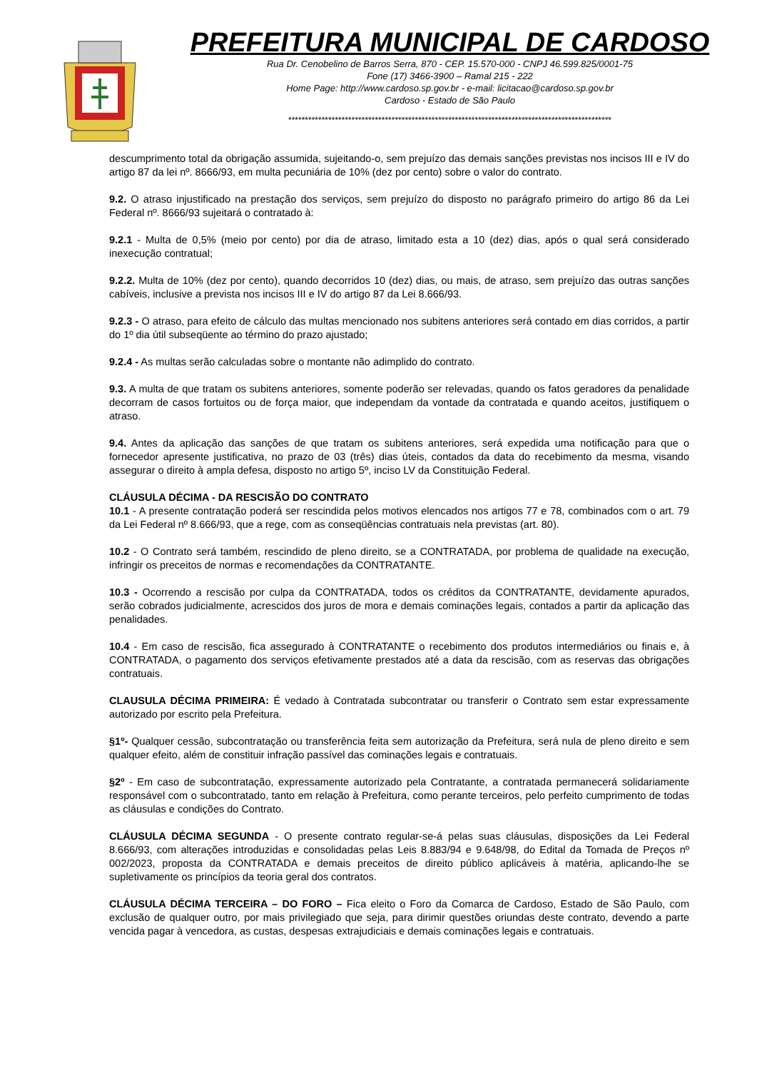PREFEITURA MUNICIPAL DE CARDOSO
Rua Dr. Cenobelino de Barros Serra, 870 - CEP. 15.570-000 - CNPJ 46.599.825/0001-75
Fone (17) 3466-3900 – Ramal 215 - 222
Home Page: http://www.cardoso.sp.gov.br - e-mail: licitacao@cardoso.sp.gov.br
Cardoso - Estado de São Paulo
*************************************************************************************************
descumprimento total da obrigação assumida, sujeitando-o, sem prejuízo das demais sanções previstas nos incisos III e IV do artigo 87 da lei nº. 8666/93, em multa pecuniária de 10% (dez por cento) sobre o valor do contrato.
9.2. O atraso injustificado na prestação dos serviços, sem prejuízo do disposto no parágrafo primeiro do artigo 86 da Lei Federal nº. 8666/93 sujeitará o contratado à:
9.2.1 - Multa de 0,5% (meio por cento) por dia de atraso, limitado esta a 10 (dez) dias, após o qual será considerado inexecução contratual;
9.2.2. Multa de 10% (dez por cento), quando decorridos 10 (dez) dias, ou mais, de atraso, sem prejuízo das outras sanções cabíveis, inclusive a prevista nos incisos III e IV do artigo 87 da Lei 8.666/93.
9.2.3 - O atraso, para efeito de cálculo das multas mencionado nos subitens anteriores será contado em dias corridos, a partir do 1º dia útil subseqüente ao término do prazo ajustado;
9.2.4 - As multas serão calculadas sobre o montante não adimplido do contrato.
9.3. A multa de que tratam os subitens anteriores, somente poderão ser relevadas, quando os fatos geradores da penalidade decorram de casos fortuitos ou de força maior, que independam da vontade da contratada e quando aceitos, justifiquem o atraso.
9.4. Antes da aplicação das sanções de que tratam os subitens anteriores, será expedida uma notificação para que o fornecedor apresente justificativa, no prazo de 03 (três) dias úteis, contados da data do recebimento da mesma, visando assegurar o direito à ampla defesa, disposto no artigo 5º, inciso LV da Constituição Federal.
CLÁUSULA DÉCIMA - DA RESCISÃO DO CONTRATO
10.1 - A presente contratação poderá ser rescindida pelos motivos elencados nos artigos 77 e 78, combinados com o art. 79 da Lei Federal nº 8.666/93, que a rege, com as conseqüências contratuais nela previstas (art. 80).
10.2 - O Contrato será também, rescindido de pleno direito, se a CONTRATADA, por problema de qualidade na execução, infringir os preceitos de normas e recomendações da CONTRATANTE.
10.3 - Ocorrendo a rescisão por culpa da CONTRATADA, todos os créditos da CONTRATANTE, devidamente apurados, serão cobrados judicialmente, acrescidos dos juros de mora e demais cominações legais, contados a partir da aplicação das penalidades.
10.4 - Em caso de rescisão, fica assegurado à CONTRATANTE o recebimento dos produtos intermediários ou finais e, à CONTRATADA, o pagamento dos serviços efetivamente prestados até a data da rescisão, com as reservas das obrigações contratuais.
CLAUSULA DÉCIMA PRIMEIRA: É vedado à Contratada subcontratar ou transferir o Contrato sem estar expressamente autorizado por escrito pela Prefeitura.
§1º- Qualquer cessão, subcontratação ou transferência feita sem autorização da Prefeitura, será nula de pleno direito e sem qualquer efeito, além de constituir infração passível das cominações legais e contratuais.
§2º - Em caso de subcontratação, expressamente autorizado pela Contratante, a contratada permanecerá solidariamente responsável com o subcontratado, tanto em relação à Prefeitura, como perante terceiros, pelo perfeito cumprimento de todas as cláusulas e condições do Contrato.
CLÁUSULA DÉCIMA SEGUNDA - O presente contrato regular-se-á pelas suas cláusulas, disposições da Lei Federal 8.666/93, com alterações introduzidas e consolidadas pelas Leis 8.883/94 e 9.648/98, do Edital da Tomada de Preços nº 002/2023, proposta da CONTRATADA e demais preceitos de direito público aplicáveis à matéria, aplicando-lhe se supletivamente os princípios da teoria geral dos contratos.
CLÁUSULA DÉCIMA TERCEIRA – DO FORO – Fica eleito o Foro da Comarca de Cardoso, Estado de São Paulo, com exclusão de qualquer outro, por mais privilegiado que seja, para dirimir questões oriundas deste contrato, devendo a parte vencida pagar à vencedora, as custas, despesas extrajudiciais e demais cominações legais e contratuais.